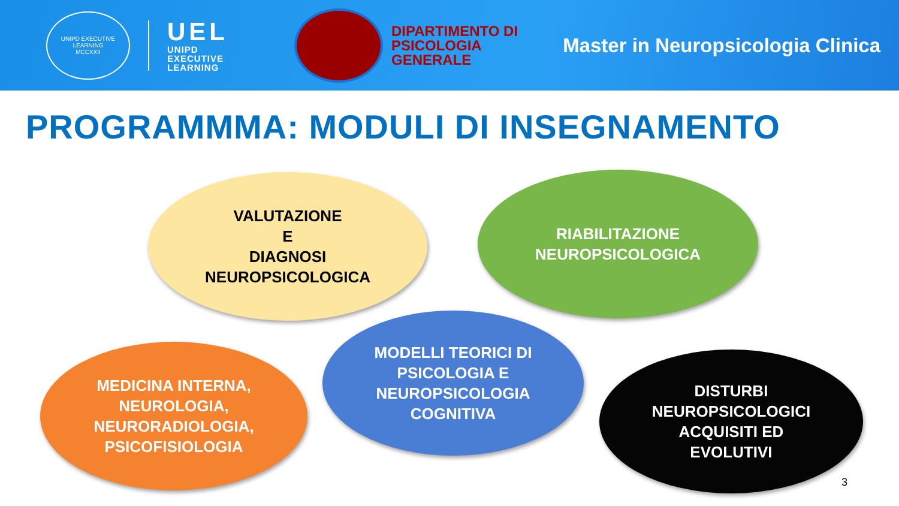UNIPD EXECUTIVE LEARNING
MCCXXII
UEL
UNIPD
EXECUTIVE
LEARNING
DIPARTIMENTO DI
PSICOLOGIA
GENERALE
Master in Neuropsicologia Clinica
PROGRAMMMA: MODULI DI INSEGNAMENTO
VALUTAZIONE
E
DIAGNOSI
NEUROPSICOLOGICA
RIABILITAZIONE
NEUROPSICOLOGICA
MODELLI TEORICI DI
PSICOLOGIA E
NEUROPSICOLOGIA
COGNITIVA
MEDICINA INTERNA,
NEUROLOGIA,
NEURORADIOLOGIA,
PSICOFISIOLOGIA
DISTURBI
NEUROPSICOLOGICI
ACQUISITI ED
EVOLUTIVI
3